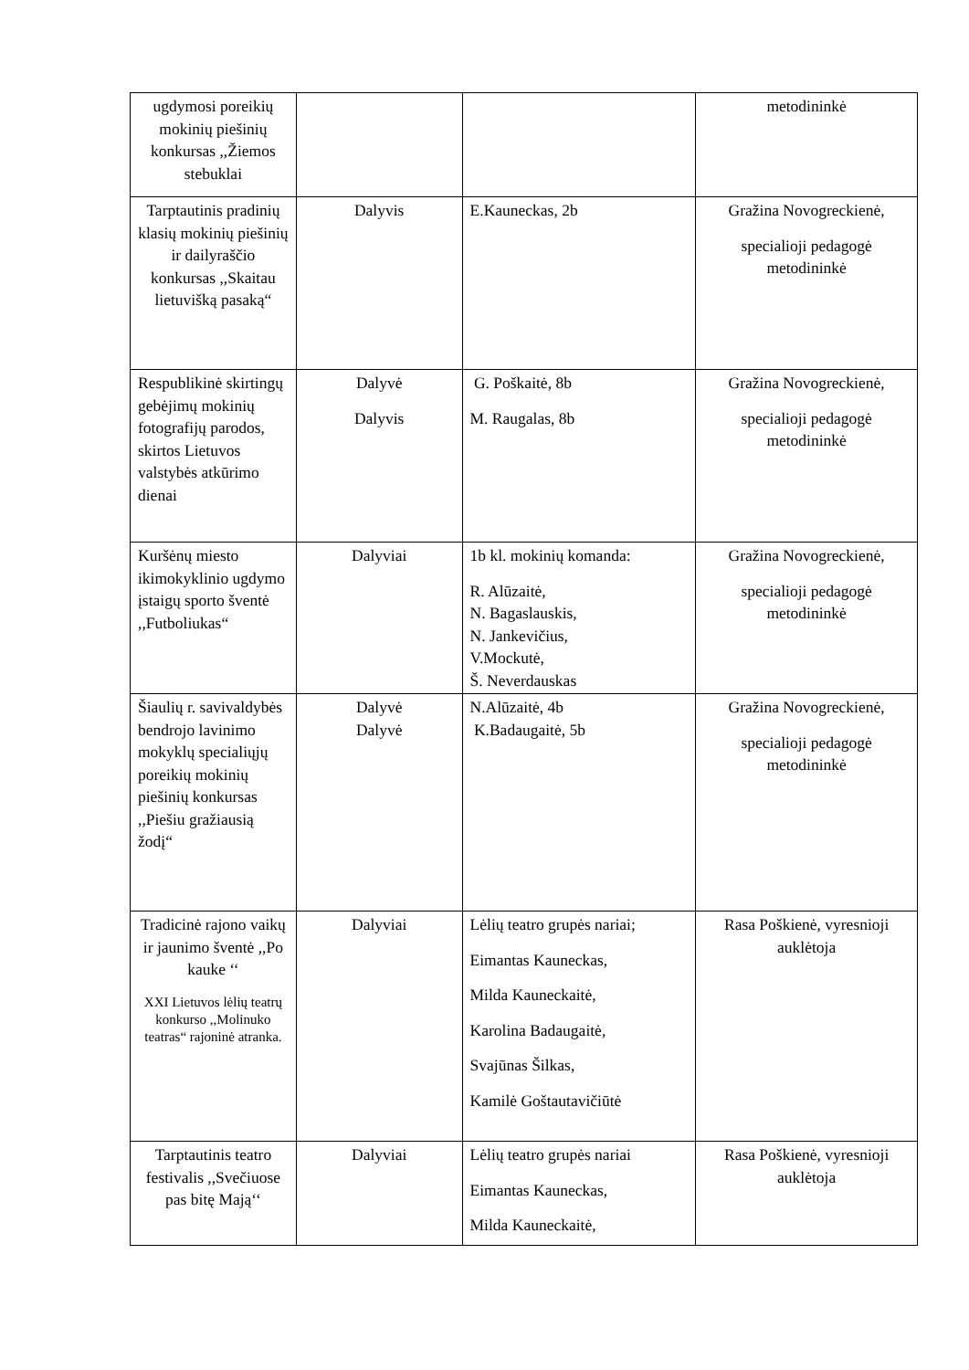| ugdymosi poreikių mokinių piešinių konkursas ,,Žiemos stebuklai | | | metodininkė |
| Tarptautinis pradinių klasių mokinių piešinių ir dailyraščio konkursas ,,Skaitau lietuvišką pasaką“ | Dalyvis | E.Kauneckas, 2b | Gražina Novogreckienė, specialioji pedagogė metodininkė |
| Respublikinė skirtingų gebėjimų mokinių fotografijų parodos, skirtos Lietuvos valstybės atkūrimo dienai | Dalyvė Dalyvis | G. Poškaitė, 8b M. Raugalas, 8b | Gražina Novogreckienė, specialioji pedagogė metodininkė |
| Kuršėnų miesto ikimokyklinio ugdymo įstaigų sporto šventė ,,Futboliukas“ | Dalyviai | 1b kl. mokinių komanda: R. Alūzaitė, N. Bagaslauskis, N. Jankevičius, V.Mockutė, Š. Neverdauskas | Gražina Novogreckienė, specialioji pedagogė metodininkė |
| Šiaulių r. savivaldybės bendrojo lavinimo mokyklų specialiųjų poreikių mokinių piešinių konkursas ,,Piešiu gražiausią žodį“ | Dalyvė Dalyvė | N.Alūzaitė, 4b K.Badaugaitė, 5b | Gražina Novogreckienė, specialioji pedagogė metodininkė |
| Tradicinė rajono vaikų ir jaunimo šventė ,,Po kauke ‘‘ XXI Lietuvos lėlių teatrų konkurso ,,Molinuko teatras“ rajoninė atranka. | Dalyviai | Lėlių teatro grupės nariai; Eimantas Kauneckas, Milda Kauneckaitė, Karolina Badaugaitė, Svajūnas Šilkas, Kamilė Goštautavičiūtė | Rasa Poškienė, vyresnioji auklėtoja |
| Tarptautinis teatro festivalis ,,Svečiuose pas bitę Mają‘‘ | Dalyviai | Lėlių teatro grupės nariai Eimantas Kauneckas, Milda Kauneckaitė, | Rasa Poškienė, vyresnioji auklėtoja |